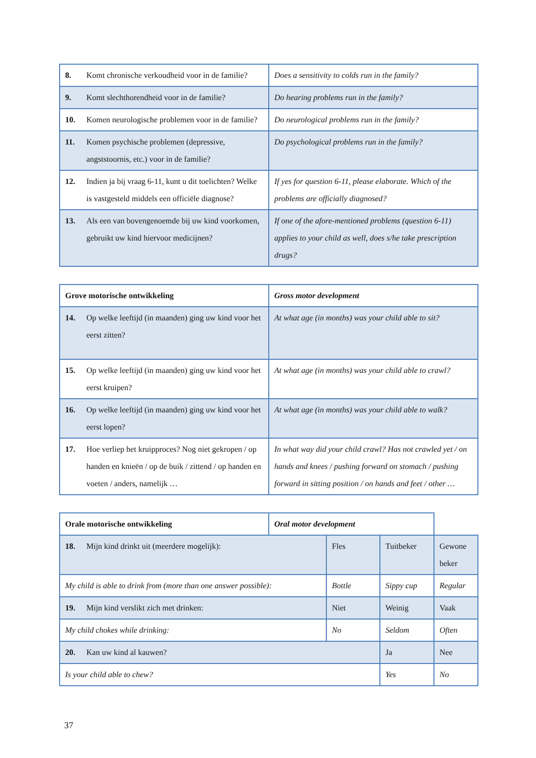| 8. Komt chronische verkoudheid voor in de familie? | Does a sensitivity to colds run in the family? |
| 9. Komt slechthorendheid voor in de familie? | Do hearing problems run in the family? |
| 10. Komen neurologische problemen voor in de familie? | Do neurological problems run in the family? |
| 11. Komen psychische problemen (depressive, angststoornis, etc.) voor in de familie? | Do psychological problems run in the family? |
| 12. Indien ja bij vraag 6-11, kunt u dit toelichten? Welke is vastgesteld middels een officiële diagnose? | If yes for question 6-11, please elaborate. Which of the problems are officially diagnosed? |
| 13. Als een van bovengenoemde bij uw kind voorkomen, gebruikt uw kind hiervoor medicijnen? | If one of the afore-mentioned problems (question 6-11) applies to your child as well, does s/he take prescription drugs? |
| Grove motorische ontwikkeling | Gross motor development |
| 14. Op welke leeftijd (in maanden) ging uw kind voor het eerst zitten? | At what age (in months) was your child able to sit? |
| 15. Op welke leeftijd (in maanden) ging uw kind voor het eerst kruipen? | At what age (in months) was your child able to crawl? |
| 16. Op welke leeftijd (in maanden) ging uw kind voor het eerst lopen? | At what age (in months) was your child able to walk? |
| 17. Hoe verliep het kruipproces? Nog niet gekropen / op handen en knieën / op de buik / zittend / op handen en voeten / anders, namelijk … | In what way did your child crawl? Has not crawled yet / on hands and knees / pushing forward on stomach / pushing forward in sitting position / on hands and feet / other … |
| Orale motorische ontwikkeling | Oral motor development | | | |
| 18. Mijn kind drinkt uit (meerdere mogelijk): | | Fles | Tuitbeker | Gewone beker |
| My child is able to drink from (more than one answer possible): | | Bottle | Sippy cup | Regular |
| 19. Mijn kind verslikt zich met drinken: | | Niet | Weinig | Vaak |
| My child chokes while drinking: | | No | Seldom | Often |
| 20. Kan uw kind al kauwen? | | | Ja | Nee |
| Is your child able to chew? | | | Yes | No |
37